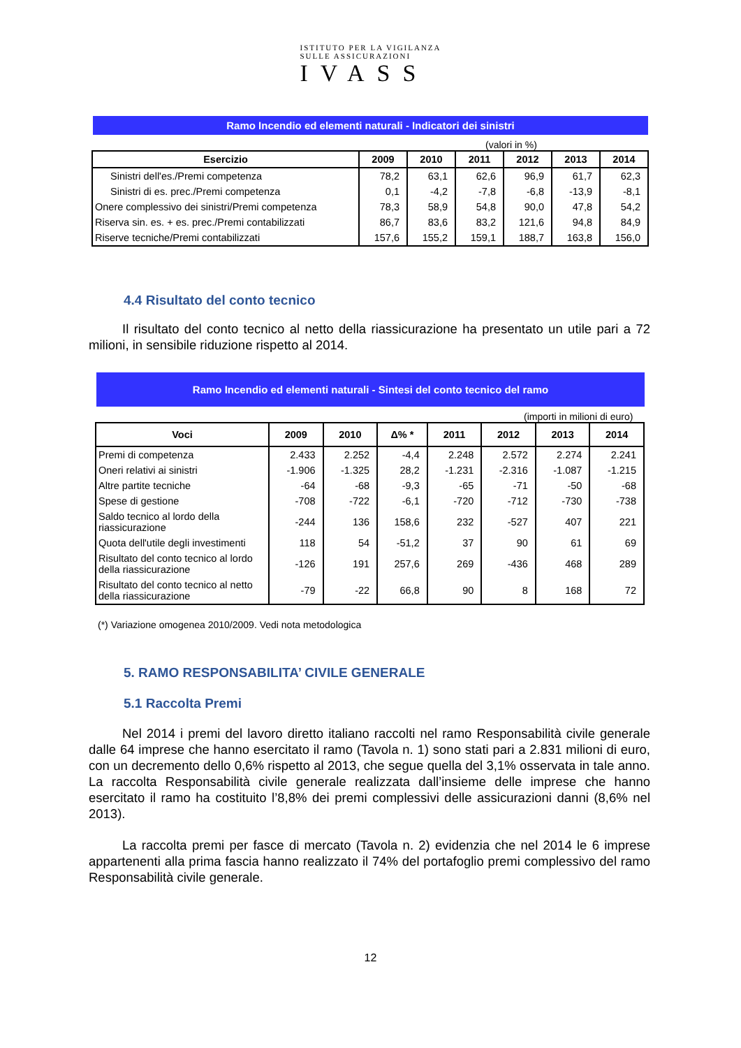ISTITUTO PER LA VIGILANZA
SULLE ASSICURAZIONI
IVASS
Ramo Incendio ed elementi naturali - Indicatori dei sinistri
(valori in %)
| Esercizio | 2009 | 2010 | 2011 | 2012 | 2013 | 2014 |
| --- | --- | --- | --- | --- | --- | --- |
| Sinistri dell'es./Premi competenza | 78,2 | 63,1 | 62,6 | 96,9 | 61,7 | 62,3 |
| Sinistri di es. prec./Premi competenza | 0,1 | -4,2 | -7,8 | -6,8 | -13,9 | -8,1 |
| Onere complessivo dei sinistri/Premi competenza | 78,3 | 58,9 | 54,8 | 90,0 | 47,8 | 54,2 |
| Riserva sin. es. + es. prec./Premi contabilizzati | 86,7 | 83,6 | 83,2 | 121,6 | 94,8 | 84,9 |
| Riserve tecniche/Premi contabilizzati | 157,6 | 155,2 | 159,1 | 188,7 | 163,8 | 156,0 |
4.4 Risultato del conto tecnico
Il risultato del conto tecnico al netto della riassicurazione ha presentato un utile pari a 72 milioni, in sensibile riduzione rispetto al 2014.
Ramo Incendio ed elementi naturali - Sintesi del conto tecnico del ramo
(importi in milioni di euro)
| Voci | 2009 | 2010 | Δ% * | 2011 | 2012 | 2013 | 2014 |
| --- | --- | --- | --- | --- | --- | --- | --- |
| Premi di competenza | 2.433 | 2.252 | -4,4 | 2.248 | 2.572 | 2.274 | 2.241 |
| Oneri relativi ai sinistri | -1.906 | -1.325 | 28,2 | -1.231 | -2.316 | -1.087 | -1.215 |
| Altre partite tecniche | -64 | -68 | -9,3 | -65 | -71 | -50 | -68 |
| Spese di gestione | -708 | -722 | -6,1 | -720 | -712 | -730 | -738 |
| Saldo tecnico al lordo della riassicurazione | -244 | 136 | 158,6 | 232 | -527 | 407 | 221 |
| Quota dell'utile degli investimenti | 118 | 54 | -51,2 | 37 | 90 | 61 | 69 |
| Risultato del conto tecnico al lordo della riassicurazione | -126 | 191 | 257,6 | 269 | -436 | 468 | 289 |
| Risultato del conto tecnico al netto della riassicurazione | -79 | -22 | 66,8 | 90 | 8 | 168 | 72 |
(*) Variazione omogenea 2010/2009. Vedi nota metodologica
5. RAMO RESPONSABILITA’ CIVILE GENERALE
5.1 Raccolta Premi
Nel 2014 i premi del lavoro diretto italiano raccolti nel ramo Responsabilità civile generale dalle 64 imprese che hanno esercitato il ramo (Tavola n. 1) sono stati pari a 2.831 milioni di euro, con un decremento dello 0,6% rispetto al 2013, che segue quella del 3,1% osservata in tale anno. La raccolta Responsabilità civile generale realizzata dall’insieme delle imprese che hanno esercitato il ramo ha costituito l’8,8% dei premi complessivi delle assicurazioni danni (8,6% nel 2013).
La raccolta premi per fasce di mercato (Tavola n. 2) evidenzia che nel 2014 le 6 imprese appartenenti alla prima fascia hanno realizzato il 74% del portafoglio premi complessivo del ramo Responsabilità civile generale.
12